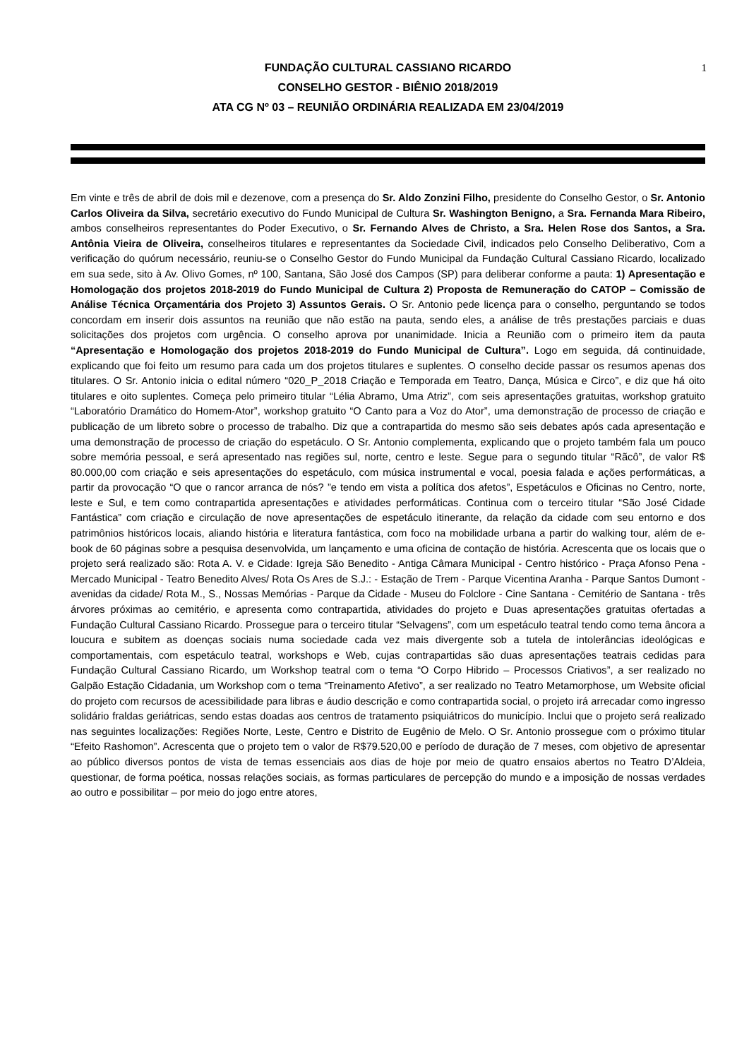1
FUNDAÇÃO CULTURAL CASSIANO RICARDO
CONSELHO GESTOR - BIÊNIO 2018/2019
ATA CG Nº 03 – REUNIÃO ORDINÁRIA REALIZADA EM 23/04/2019
Em vinte e três de abril de dois mil e dezenove, com a presença do Sr. Aldo Zonzini Filho, presidente do Conselho Gestor, o Sr. Antonio Carlos Oliveira da Silva, secretário executivo do Fundo Municipal de Cultura Sr. Washington Benigno, a Sra. Fernanda Mara Ribeiro, ambos conselheiros representantes do Poder Executivo, o Sr. Fernando Alves de Christo, a Sra. Helen Rose dos Santos, a Sra. Antônia Vieira de Oliveira, conselheiros titulares e representantes da Sociedade Civil, indicados pelo Conselho Deliberativo, Com a verificação do quórum necessário, reuniu-se o Conselho Gestor do Fundo Municipal da Fundação Cultural Cassiano Ricardo, localizado em sua sede, sito à Av. Olivo Gomes, nº 100, Santana, São José dos Campos (SP) para deliberar conforme a pauta: 1) Apresentação e Homologação dos projetos 2018-2019 do Fundo Municipal de Cultura 2) Proposta de Remuneração do CATOP – Comissão de Análise Técnica Orçamentária dos Projeto 3) Assuntos Gerais. O Sr. Antonio pede licença para o conselho, perguntando se todos concordam em inserir dois assuntos na reunião que não estão na pauta, sendo eles, a análise de três prestações parciais e duas solicitações dos projetos com urgência. O conselho aprova por unanimidade. Inicia a Reunião com o primeiro item da pauta “Apresentação e Homologação dos projetos 2018-2019 do Fundo Municipal de Cultura”. Logo em seguida, dá continuidade, explicando que foi feito um resumo para cada um dos projetos titulares e suplentes. O conselho decide passar os resumos apenas dos titulares. O Sr. Antonio inicia o edital número “020_P_2018 Criação e Temporada em Teatro, Dança, Música e Circo”, e diz que há oito titulares e oito suplentes. Começa pelo primeiro titular “Lélia Abramo, Uma Atriz”, com seis apresentações gratuitas, workshop gratuito “Laboratório Dramático do Homem-Ator”, workshop gratuito “O Canto para a Voz do Ator”, uma demonstração de processo de criação e publicação de um libreto sobre o processo de trabalho. Diz que a contrapartida do mesmo são seis debates após cada apresentação e uma demonstração de processo de criação do espetáculo. O Sr. Antonio complementa, explicando que o projeto também fala um pouco sobre memória pessoal, e será apresentado nas regiões sul, norte, centro e leste. Segue para o segundo titular “Rãcô”, de valor R$ 80.000,00 com criação e seis apresentações do espetáculo, com música instrumental e vocal, poesia falada e ações performáticas, a partir da provocação “O que o rancor arranca de nós? ”e tendo em vista a política dos afetos”, Espetáculos e Oficinas no Centro, norte, leste e Sul, e tem como contrapartida apresentações e atividades performáticas. Continua com o terceiro titular “São José Cidade Fantástica” com criação e circulação de nove apresentações de espetáculo itinerante, da relação da cidade com seu entorno e dos patrimônios históricos locais, aliando história e literatura fantástica, com foco na mobilidade urbana a partir do walking tour, além de e-book de 60 páginas sobre a pesquisa desenvolvida, um lançamento e uma oficina de contação de história. Acrescenta que os locais que o projeto será realizado são: Rota A. V. e Cidade: Igreja São Benedito - Antiga Câmara Municipal - Centro histórico - Praça Afonso Pena - Mercado Municipal - Teatro Benedito Alves/ Rota Os Ares de S.J.: - Estação de Trem - Parque Vicentina Aranha - Parque Santos Dumont - avenidas da cidade/ Rota M., S., Nossas Memórias - Parque da Cidade - Museu do Folclore - Cine Santana - Cemitério de Santana - três árvores próximas ao cemitério, e apresenta como contrapartida, atividades do projeto e Duas apresentações gratuitas ofertadas a Fundação Cultural Cassiano Ricardo. Prossegue para o terceiro titular “Selvagens”, com um espetáculo teatral tendo como tema âncora a loucura e subitem as doenças sociais numa sociedade cada vez mais divergente sob a tutela de intolerâncias ideológicas e comportamentais, com espetáculo teatral, workshops e Web, cujas contrapartidas são duas apresentações teatrais cedidas para Fundação Cultural Cassiano Ricardo, um Workshop teatral com o tema “O Corpo Hibrido – Processos Criativos”, a ser realizado no Galpão Estação Cidadania, um Workshop com o tema “Treinamento Afetivo”, a ser realizado no Teatro Metamorphose, um Website oficial do projeto com recursos de acessibilidade para libras e áudio descrição e como contrapartida social, o projeto irá arrecadar como ingresso solidário fraldas geriátricas, sendo estas doadas aos centros de tratamento psiquiátricos do município. Inclui que o projeto será realizado nas seguintes localizações: Regiões Norte, Leste, Centro e Distrito de Eugênio de Melo. O Sr. Antonio prossegue com o próximo titular “Efeito Rashomon”. Acrescenta que o projeto tem o valor de R$79.520,00 e período de duração de 7 meses, com objetivo de apresentar ao público diversos pontos de vista de temas essenciais aos dias de hoje por meio de quatro ensaios abertos no Teatro D’Aldeia, questionar, de forma poética, nossas relações sociais, as formas particulares de percepção do mundo e a imposição de nossas verdades ao outro e possibilitar – por meio do jogo entre atores,